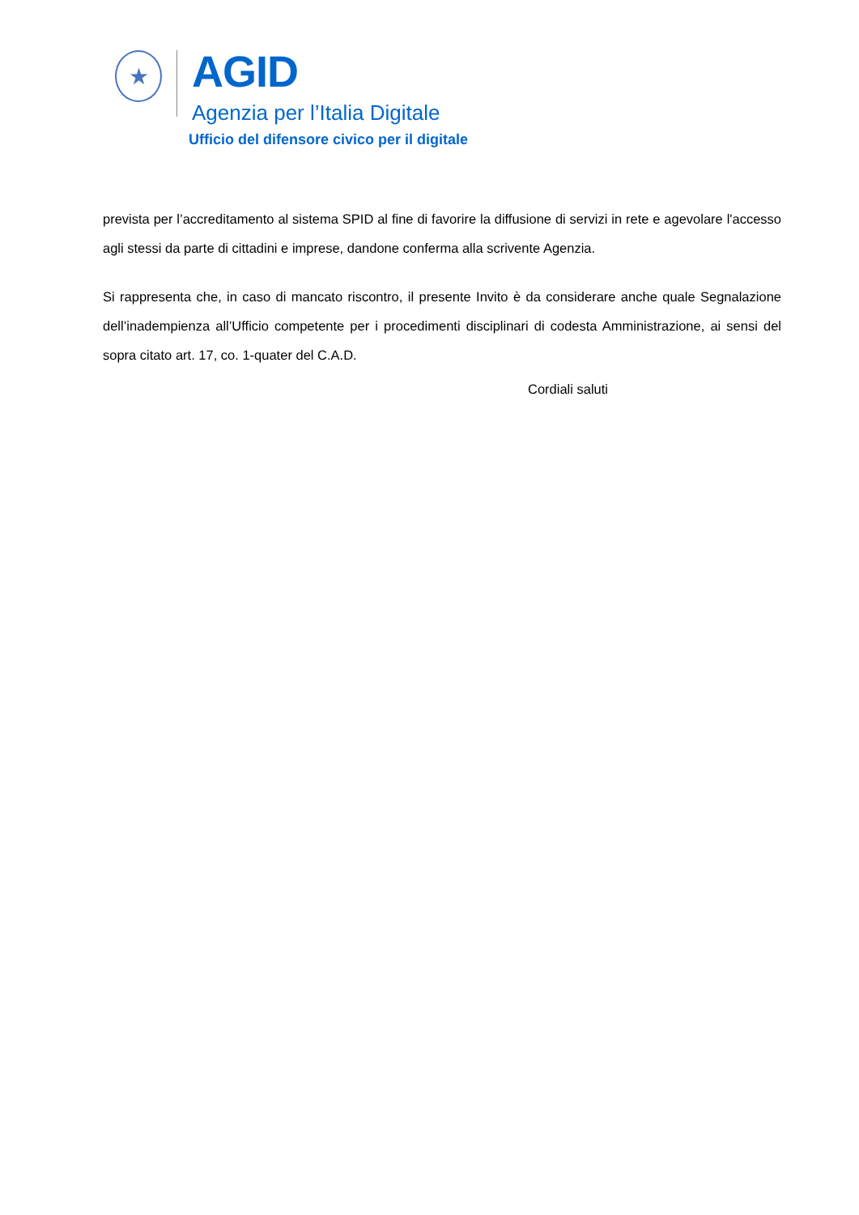★
AGID
Agenzia per l’Italia Digitale
Ufficio del difensore civico per il digitale
prevista per l’accreditamento al sistema SPID al fine di favorire la diffusione di servizi in rete e agevolare l'accesso agli stessi da parte di cittadini e imprese, dandone conferma alla scrivente Agenzia.
Si rappresenta che, in caso di mancato riscontro, il presente Invito è da considerare anche quale Segnalazione dell’inadempienza all’Ufficio competente per i procedimenti disciplinari di codesta Amministrazione, ai sensi del sopra citato art. 17, co. 1-quater del C.A.D.
Cordiali saluti